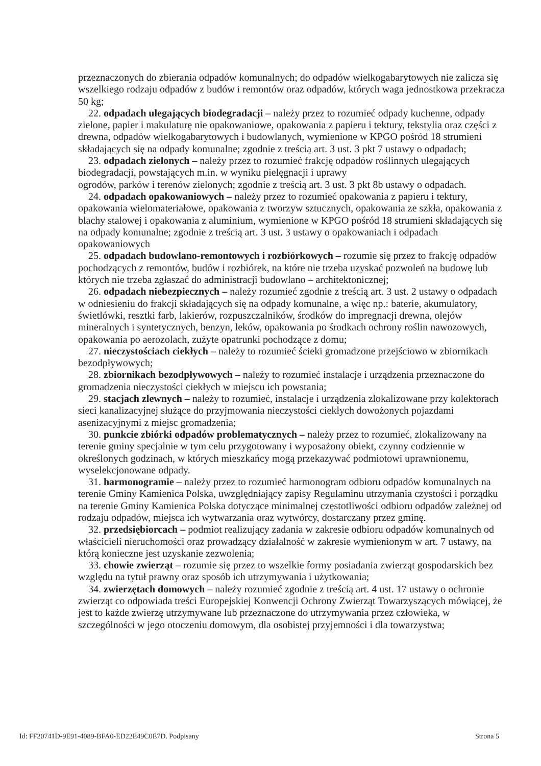przeznaczonych do zbierania odpadów komunalnych; do odpadów wielkogabarytowych nie zalicza się wszelkiego rodzaju odpadów z budów i remontów oraz odpadów, których waga jednostkowa przekracza 50 kg;
22. odpadach ulegających biodegradacji – należy przez to rozumieć odpady kuchenne, odpady zielone, papier i makulaturę nie opakowaniowe, opakowania z papieru i tektury, tekstylia oraz części z drewna, odpadów wielkogabarytowych i budowlanych, wymienione w KPGO pośród 18 strumieni składających się na odpady komunalne; zgodnie z treścią art. 3 ust. 3 pkt 7 ustawy o odpadach;
23. odpadach zielonych – należy przez to rozumieć frakcję odpadów roślinnych ulegających biodegradacji, powstających m.in. w wyniku pielęgnacji i uprawy
ogrodów, parków i terenów zielonych; zgodnie z treścią art. 3 ust. 3 pkt 8b ustawy o odpadach.
24. odpadach opakowaniowych – należy przez to rozumieć opakowania z papieru i tektury, opakowania wielomateriałowe, opakowania z tworzyw sztucznych, opakowania ze szkła, opakowania z blachy stalowej i opakowania z aluminium, wymienione w KPGO pośród 18 strumieni składających się na odpady komunalne; zgodnie z treścią art. 3 ust. 3 ustawy o opakowaniach i odpadach opakowaniowych
25. odpadach budowlano-remontowych i rozbiórkowych – rozumie się przez to frakcję odpadów pochodzących z remontów, budów i rozbiórek, na które nie trzeba uzyskać pozwoleń na budowę lub których nie trzeba zgłaszać do administracji budowlano – architektonicznej;
26. odpadach niebezpiecznych – należy rozumieć zgodnie z treścią art. 3 ust. 2 ustawy o odpadach w odniesieniu do frakcji składających się na odpady komunalne, a więc np.: baterie, akumulatory, świetlówki, resztki farb, lakierów, rozpuszczalników, środków do impregnacji drewna, olejów mineralnych i syntetycznych, benzyn, leków, opakowania po środkach ochrony roślin nawozowych, opakowania po aerozolach, zużyte opatrunki pochodzące z domu;
27. nieczystościach ciekłych – należy to rozumieć ścieki gromadzone przejściowo w zbiornikach bezodpływowych;
28. zbiornikach bezodpływowych – należy to rozumieć instalacje i urządzenia przeznaczone do gromadzenia nieczystości ciekłych w miejscu ich powstania;
29. stacjach zlewnych – należy to rozumieć, instalacje i urządzenia zlokalizowane przy kolektorach sieci kanalizacyjnej służące do przyjmowania nieczystości ciekłych dowożonych pojazdami asenizacyjnymi z miejsc gromadzenia;
30. punkcie zbiórki odpadów problematycznych – należy przez to rozumieć, zlokalizowany na terenie gminy specjalnie w tym celu przygotowany i wyposażony obiekt, czynny codziennie w określonych godzinach, w których mieszkańcy mogą przekazywać podmiotowi uprawnionemu, wyselekcjonowane odpady.
31. harmonogramie – należy przez to rozumieć harmonogram odbioru odpadów komunalnych na terenie Gminy Kamienica Polska, uwzględniający zapisy Regulaminu utrzymania czystości i porządku na terenie Gminy Kamienica Polska dotyczące minimalnej częstotliwości odbioru odpadów zależnej od rodzaju odpadów, miejsca ich wytwarzania oraz wytwórcy, dostarczany przez gminę.
32. przedsiębiorcach – podmiot realizujący zadania w zakresie odbioru odpadów komunalnych od właścicieli nieruchomości oraz prowadzący działalność w zakresie wymienionym w art. 7 ustawy, na którą konieczne jest uzyskanie zezwolenia;
33. chowie zwierząt – rozumie się przez to wszelkie formy posiadania zwierząt gospodarskich bez względu na tytuł prawny oraz sposób ich utrzymywania i użytkowania;
34. zwierzętach domowych – należy rozumieć zgodnie z treścią art. 4 ust. 17 ustawy o ochronie zwierząt co odpowiada treści Europejskiej Konwencji Ochrony Zwierząt Towarzyszących mówiącej, że jest to każde zwierzę utrzymywane lub przeznaczone do utrzymywania przez człowieka, w szczególności w jego otoczeniu domowym, dla osobistej przyjemności i dla towarzystwa;
Id: FF20741D-9E91-4089-BFA0-ED22E49C0E7D. Podpisany Strona 5